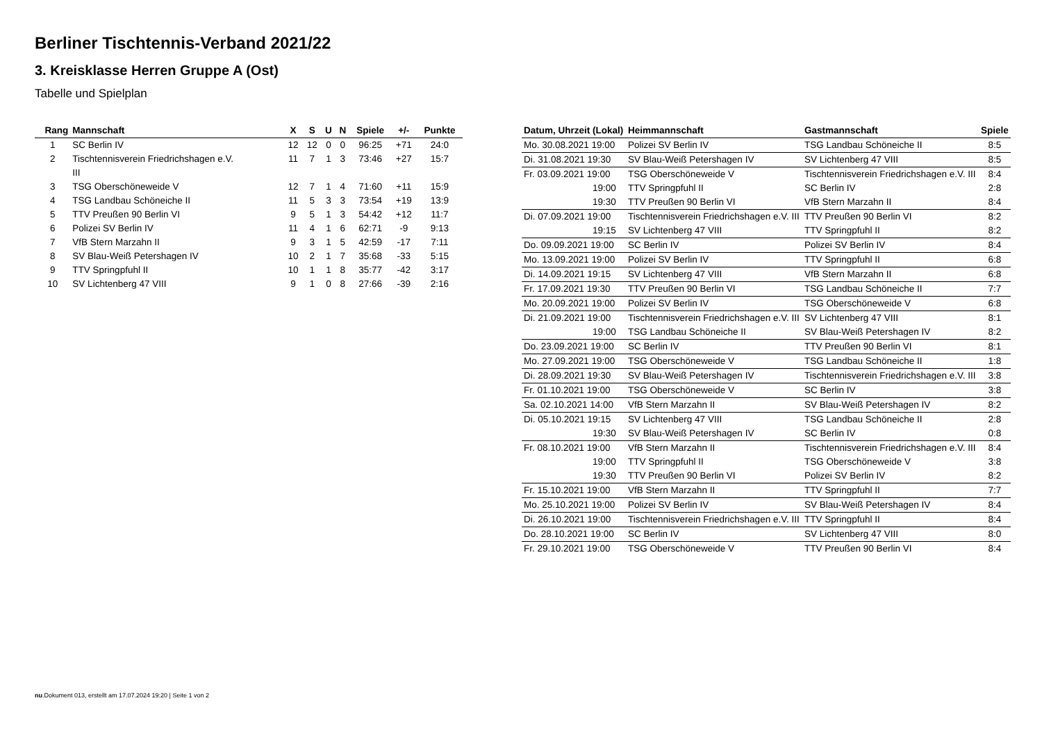Berliner Tischtennis-Verband 2021/22
3. Kreisklasse Herren Gruppe A (Ost)
Tabelle und Spielplan
| Rang | Mannschaft | X | S | U | N | Spiele | +/- | Punkte |
| --- | --- | --- | --- | --- | --- | --- | --- | --- |
| 1 | SC Berlin IV | 12 | 12 | 0 | 0 | 96:25 | +71 | 24:0 |
| 2 | Tischtennisverein Friedrichshagen e.V. III | 11 | 7 | 1 | 3 | 73:46 | +27 | 15:7 |
| 3 | TSG Oberschöneweide V | 12 | 7 | 1 | 4 | 71:60 | +11 | 15:9 |
| 4 | TSG Landbau Schöneiche II | 11 | 5 | 3 | 3 | 73:54 | +19 | 13:9 |
| 5 | TTV Preußen 90 Berlin VI | 9 | 5 | 1 | 3 | 54:42 | +12 | 11:7 |
| 6 | Polizei SV Berlin IV | 11 | 4 | 1 | 6 | 62:71 | -9 | 9:13 |
| 7 | VfB Stern Marzahn II | 9 | 3 | 1 | 5 | 42:59 | -17 | 7:11 |
| 8 | SV Blau-Weiß Petershagen IV | 10 | 2 | 1 | 7 | 35:68 | -33 | 5:15 |
| 9 | TTV Springpfuhl II | 10 | 1 | 1 | 8 | 35:77 | -42 | 3:17 |
| 10 | SV Lichtenberg 47 VIII | 9 | 1 | 0 | 8 | 27:66 | -39 | 2:16 |
| Datum, Uhrzeit (Lokal) | Heimmannschaft | Gastmannschaft | Spiele |
| --- | --- | --- | --- |
| Mo. 30.08.2021 19:00 | Polizei SV Berlin IV | TSG Landbau Schöneiche II | 8:5 |
| Di. 31.08.2021 19:30 | SV Blau-Weiß Petershagen IV | SV Lichtenberg 47 VIII | 8:5 |
| Fr. 03.09.2021 19:00 | TSG Oberschöneweide V | Tischtennisverein Friedrichshagen e.V. III | 8:4 |
| 19:00 | TTV Springpfuhl II | SC Berlin IV | 2:8 |
| 19:30 | TTV Preußen 90 Berlin VI | VfB Stern Marzahn II | 8:4 |
| Di. 07.09.2021 19:00 | Tischtennisverein Friedrichshagen e.V. III | TTV Preußen 90 Berlin VI | 8:2 |
| 19:15 | SV Lichtenberg 47 VIII | TTV Springpfuhl II | 8:2 |
| Do. 09.09.2021 19:00 | SC Berlin IV | Polizei SV Berlin IV | 8:4 |
| Mo. 13.09.2021 19:00 | Polizei SV Berlin IV | TTV Springpfuhl II | 6:8 |
| Di. 14.09.2021 19:15 | SV Lichtenberg 47 VIII | VfB Stern Marzahn II | 6:8 |
| Fr. 17.09.2021 19:30 | TTV Preußen 90 Berlin VI | TSG Landbau Schöneiche II | 7:7 |
| Mo. 20.09.2021 19:00 | Polizei SV Berlin IV | TSG Oberschöneweide V | 6:8 |
| Di. 21.09.2021 19:00 | Tischtennisverein Friedrichshagen e.V. III | SV Lichtenberg 47 VIII | 8:1 |
| 19:00 | TSG Landbau Schöneiche II | SV Blau-Weiß Petershagen IV | 8:2 |
| Do. 23.09.2021 19:00 | SC Berlin IV | TTV Preußen 90 Berlin VI | 8:1 |
| Mo. 27.09.2021 19:00 | TSG Oberschöneweide V | TSG Landbau Schöneiche II | 1:8 |
| Di. 28.09.2021 19:30 | SV Blau-Weiß Petershagen IV | Tischtennisverein Friedrichshagen e.V. III | 3:8 |
| Fr. 01.10.2021 19:00 | TSG Oberschöneweide V | SC Berlin IV | 3:8 |
| Sa. 02.10.2021 14:00 | VfB Stern Marzahn II | SV Blau-Weiß Petershagen IV | 8:2 |
| Di. 05.10.2021 19:15 | SV Lichtenberg 47 VIII | TSG Landbau Schöneiche II | 2:8 |
| 19:30 | SV Blau-Weiß Petershagen IV | SC Berlin IV | 0:8 |
| Fr. 08.10.2021 19:00 | VfB Stern Marzahn II | Tischtennisverein Friedrichshagen e.V. III | 8:4 |
| 19:00 | TTV Springpfuhl II | TSG Oberschöneweide V | 3:8 |
| 19:30 | TTV Preußen 90 Berlin VI | Polizei SV Berlin IV | 8:2 |
| Fr. 15.10.2021 19:00 | VfB Stern Marzahn II | TTV Springpfuhl II | 7:7 |
| Mo. 25.10.2021 19:00 | Polizei SV Berlin IV | SV Blau-Weiß Petershagen IV | 8:4 |
| Di. 26.10.2021 19:00 | Tischtennisverein Friedrichshagen e.V. III | TTV Springpfuhl II | 8:4 |
| Do. 28.10.2021 19:00 | SC Berlin IV | SV Lichtenberg 47 VIII | 8:0 |
| Fr. 29.10.2021 19:00 | TSG Oberschöneweide V | TTV Preußen 90 Berlin VI | 8:4 |
nu.Dokument 013, erstellt am 17.07.2024 19:20 | Seite 1 von 2